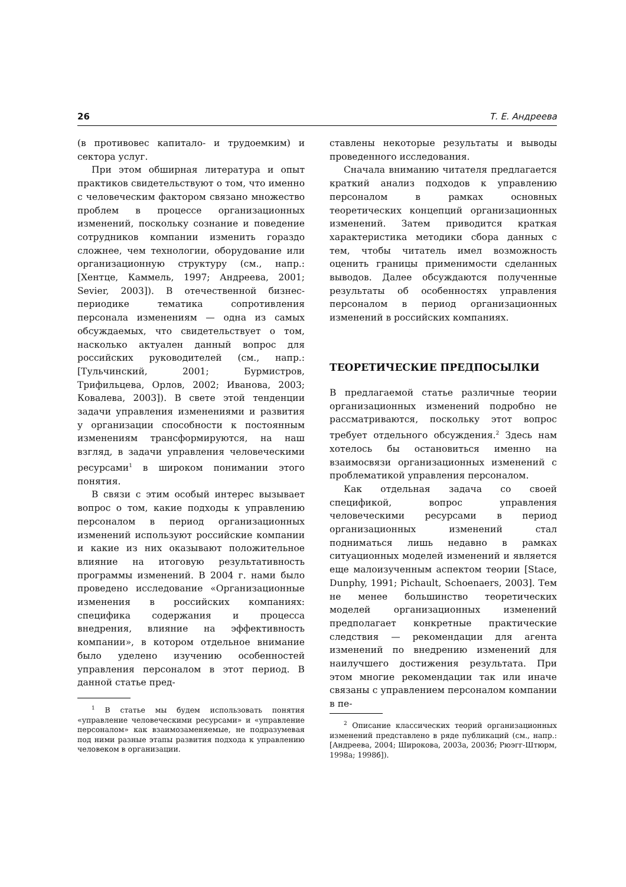26 Т. Е. Андреева
(в противовес капитало- и трудоемким) и сектора услуг.
При этом обширная литература и опыт практиков свидетельствуют о том, что именно с человеческим фактором связано множество проблем в процессе организационных изменений, поскольку сознание и поведение сотрудников компании изменить гораздо сложнее, чем технологии, оборудование или организационную структуру (см., напр.: [Хентце, Каммель, 1997; Андреева, 2001; Sevier, 2003]). В отечественной бизнес-периодике тематика сопротивления персонала изменениям — одна из самых обсуждаемых, что свидетельствует о том, насколько актуален данный вопрос для российских руководителей (см., напр.: [Тульчинский, 2001; Бурмистров, Трифильцева, Орлов, 2002; Иванова, 2003; Ковалева, 2003]). В свете этой тенденции задачи управления изменениями и развития у организации способности к постоянным изменениям трансформируются, на наш взгляд, в задачи управления человеческими ресурсами<sup>1</sup> в широком понимании этого понятия.
В связи с этим особый интерес вызывает вопрос о том, какие подходы к управлению персоналом в период организационных изменений используют российские компании и какие из них оказывают положительное влияние на итоговую результативность программы изменений. В 2004 г. нами было проведено исследование «Организационные изменения в российских компаниях: специфика содержания и процесса внедрения, влияние на эффективность компании», в котором отдельное внимание было уделено изучению особенностей управления персоналом в этот период. В данной статье пред-
<sup>1</sup> В статье мы будем использовать понятия «управление человеческими ресурсами» и «управление персоналом» как взаимозаменяемые, не подразумевая под ними разные этапы развития подхода к управлению человеком в организации.
ставлены некоторые результаты и выводы проведенного исследования.
Сначала вниманию читателя предлагается краткий анализ подходов к управлению персоналом в рамках основных теоретических концепций организационных изменений. Затем приводится краткая характеристика методики сбора данных с тем, чтобы читатель имел возможность оценить границы применимости сделанных выводов. Далее обсуждаются полученные результаты об особенностях управления персоналом в период организационных изменений в российских компаниях.
ТЕОРЕТИЧЕСКИЕ ПРЕДПОСЫЛКИ
В предлагаемой статье различные теории организационных изменений подробно не рассматриваются, поскольку этот вопрос требует отдельного обсуждения.<sup>2</sup> Здесь нам хотелось бы остановиться именно на взаимосвязи организационных изменений с проблематикой управления персоналом.
Как отдельная задача со своей спецификой, вопрос управления человеческими ресурсами в период организационных изменений стал подниматься лишь недавно в рамках ситуационных моделей изменений и является еще малоизученным аспектом теории [Stace, Dunphy, 1991; Pichault, Schoenaers, 2003]. Тем не менее большинство теоретических моделей организационных изменений предполагает конкретные практические следствия — рекомендации для агента изменений по внедрению изменений для наилучшего достижения результата. При этом многие рекомендации так или иначе связаны с управлением персоналом компании в пе-
<sup>2</sup> Описание классических теорий организационных изменений представлено в ряде публикаций (см., напр.: [Андреева, 2004; Широкова, 2003а, 2003б; Рюэгг-Штюрм, 1998а; 1998б]).